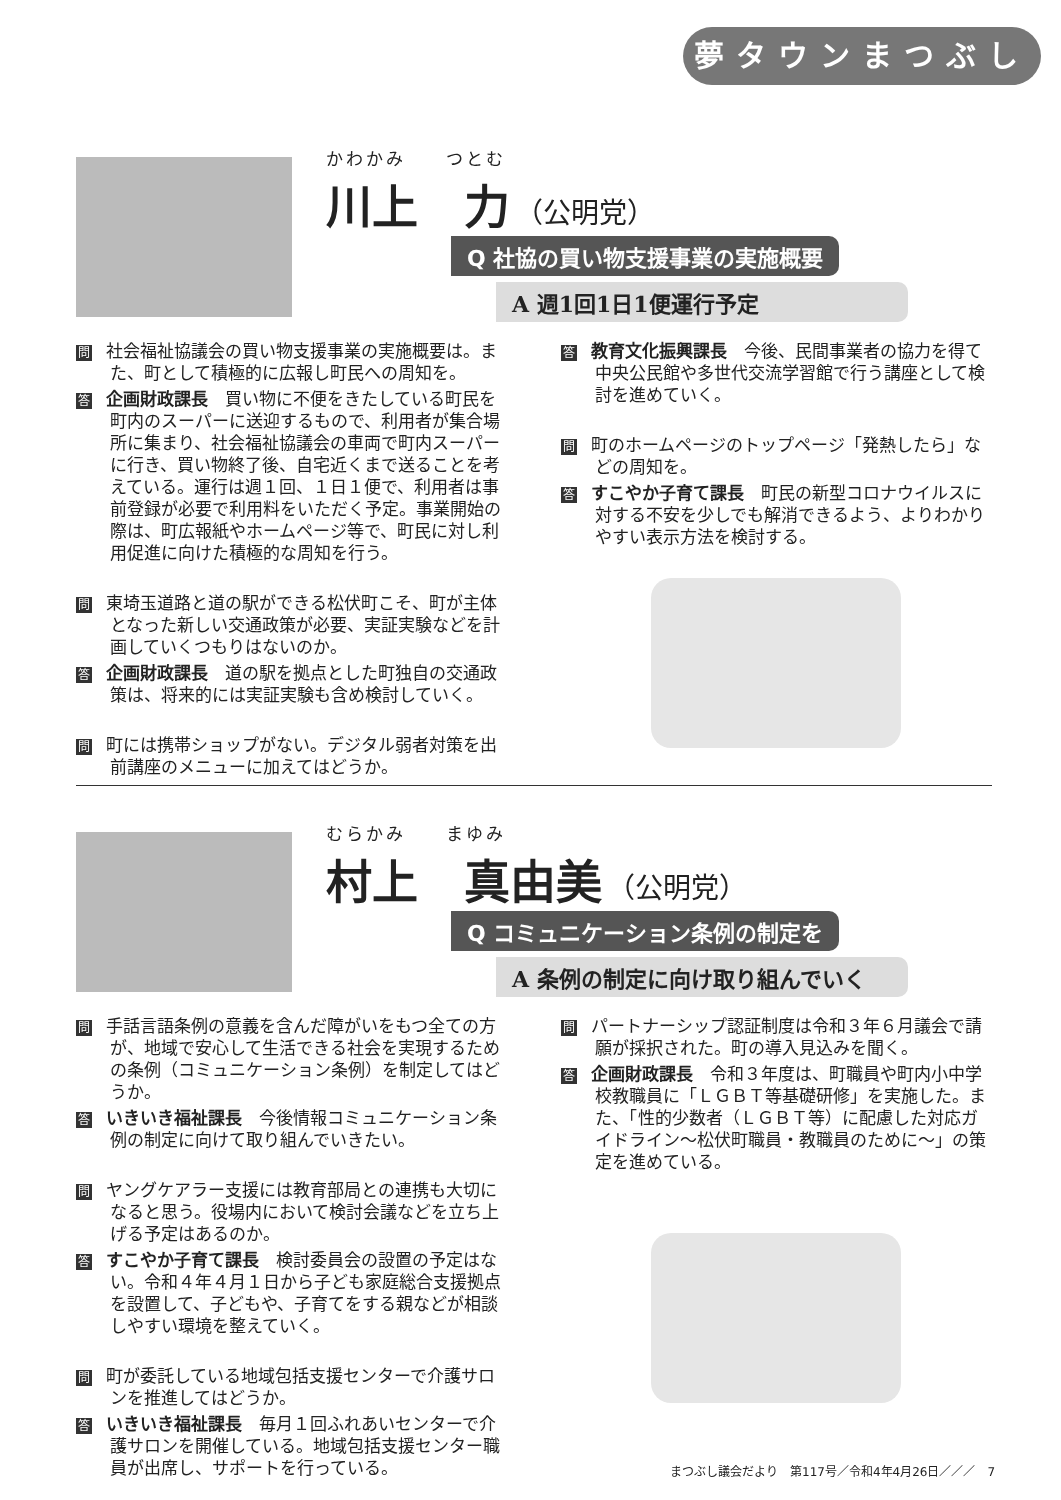夢タウンまつぶし
かわかみ　　つとむ
川上　力 （公明党）
Q 社協の買い物支援事業の実施概要
A 週1回1日1便運行予定
問社会福祉協議会の買い物支援事業の実施概要は。また、町として積極的に広報し町民への周知を。
答企画財政課長　買い物に不便をきたしている町民を町内のスーパーに送迎するもので、利用者が集合場所に集まり、社会福祉協議会の車両で町内スーパーに行き、買い物終了後、自宅近くまで送ることを考えている。運行は週１回、１日１便で、利用者は事前登録が必要で利用料をいただく予定。事業開始の際は、町広報紙やホームページ等で、町民に対し利用促進に向けた積極的な周知を行う。
問東埼玉道路と道の駅ができる松伏町こそ、町が主体となった新しい交通政策が必要、実証実験などを計画していくつもりはないのか。
答企画財政課長　道の駅を拠点とした町独自の交通政策は、将来的には実証実験も含め検討していく。
問町には携帯ショップがない。デジタル弱者対策を出前講座のメニューに加えてはどうか。
答教育文化振興課長　今後、民間事業者の協力を得て中央公民館や多世代交流学習館で行う講座として検討を進めていく。
問町のホームページのトップページ「発熱したら」などの周知を。
答すこやか子育て課長　町民の新型コロナウイルスに対する不安を少しでも解消できるよう、よりわかりやすい表示方法を検討する。
むらかみ　　まゆみ
村上　真由美 （公明党）
Q コミュニケーション条例の制定を
A 条例の制定に向け取り組んでいく
問手話言語条例の意義を含んだ障がいをもつ全ての方が、地域で安心して生活できる社会を実現するための条例（コミュニケーション条例）を制定してはどうか。
答いきいき福祉課長　今後情報コミュニケーション条例の制定に向けて取り組んでいきたい。
問ヤングケアラー支援には教育部局との連携も大切になると思う。役場内において検討会議などを立ち上げる予定はあるのか。
答すこやか子育て課長　検討委員会の設置の予定はない。令和４年４月１日から子ども家庭総合支援拠点を設置して、子どもや、子育てをする親などが相談しやすい環境を整えていく。
問町が委託している地域包括支援センターで介護サロンを推進してはどうか。
答いきいき福祉課長　毎月１回ふれあいセンターで介護サロンを開催している。地域包括支援センター職員が出席し、サポートを行っている。
問パートナーシップ認証制度は令和３年６月議会で請願が採択された。町の導入見込みを聞く。
答企画財政課長　令和３年度は、町職員や町内小中学校教職員に「ＬＧＢＴ等基礎研修」を実施した。また、「性的少数者（ＬＧＢＴ等）に配慮した対応ガイドライン～松伏町職員・教職員のために～」の策定を進めている。
まつぶし議会だより　第117号／令和4年4月26日／／／　7